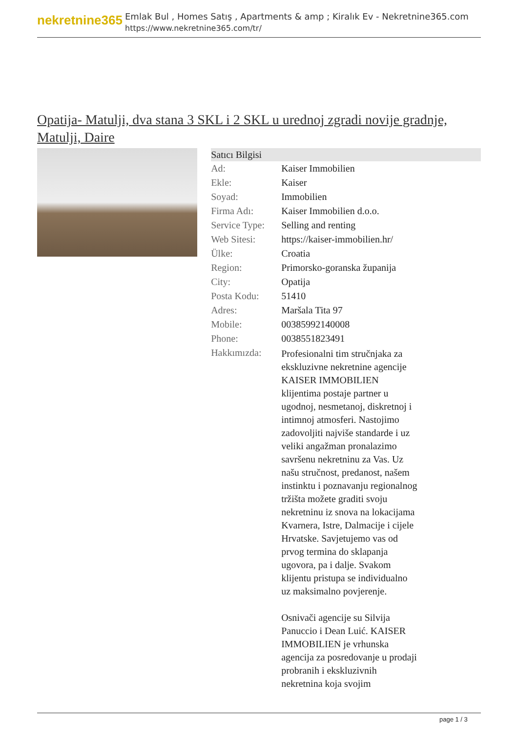nekretnine365
Emlak Bul , Homes Satış , Apartments & amp ; Kiralık Ev - Nekretnine365.com
https://www.nekretnine365.com/tr/
Opatija- Matulji, dva stana 3 SKL i 2 SKL u urednoj zgradi novije gradnje, Matulji, Daire
| Satıcı Bilgisi | |
| --- | --- |
| Ad: | Kaiser Immobilien |
| Ekle: | Kaiser |
| Soyad: | Immobilien |
| Firma Adı: | Kaiser Immobilien d.o.o. |
| Service Type: | Selling and renting |
| Web Sitesi: | https://kaiser-immobilien.hr/ |
| Ülke: | Croatia |
| Region: | Primorsko-goranska županija |
| City: | Opatija |
| Posta Kodu: | 51410 |
| Adres: | Maršala Tita 97 |
| Mobile: | 00385992140008 |
| Phone: | 0038551823491 |
| Hakkımızda: | Profesionalni tim stručnjaka za ekskluzivne nekretnine agencije KAISER IMMOBILIEN klijentima postaje partner u ugodnoj, nesmetanoj, diskretnoj i intimnoj atmosferi. Nastojimo zadovoljiti najviše standarde i uz veliki angažman pronalazimo savršenu nekretninu za Vas. Uz našu stručnost, predanost, našem instinktu i poznavanju regionalnog tržišta možete graditi svoju nekretninu iz snova na lokacijama Kvarnera, Istre, Dalmacije i cijele Hrvatske. Savjetujemo vas od prvog termina do sklapanja ugovora, pa i dalje. Svakom klijentu pristupa se individualno uz maksimalno povjerenje. Osnivači agencije su Silvija Panuccio i Dean Luić. KAISER IMMOBILIEN je vrhunska agencija za posredovanje u prodaji probranih i ekskluzivnih nekretnina koja svojim |
page 1 / 3